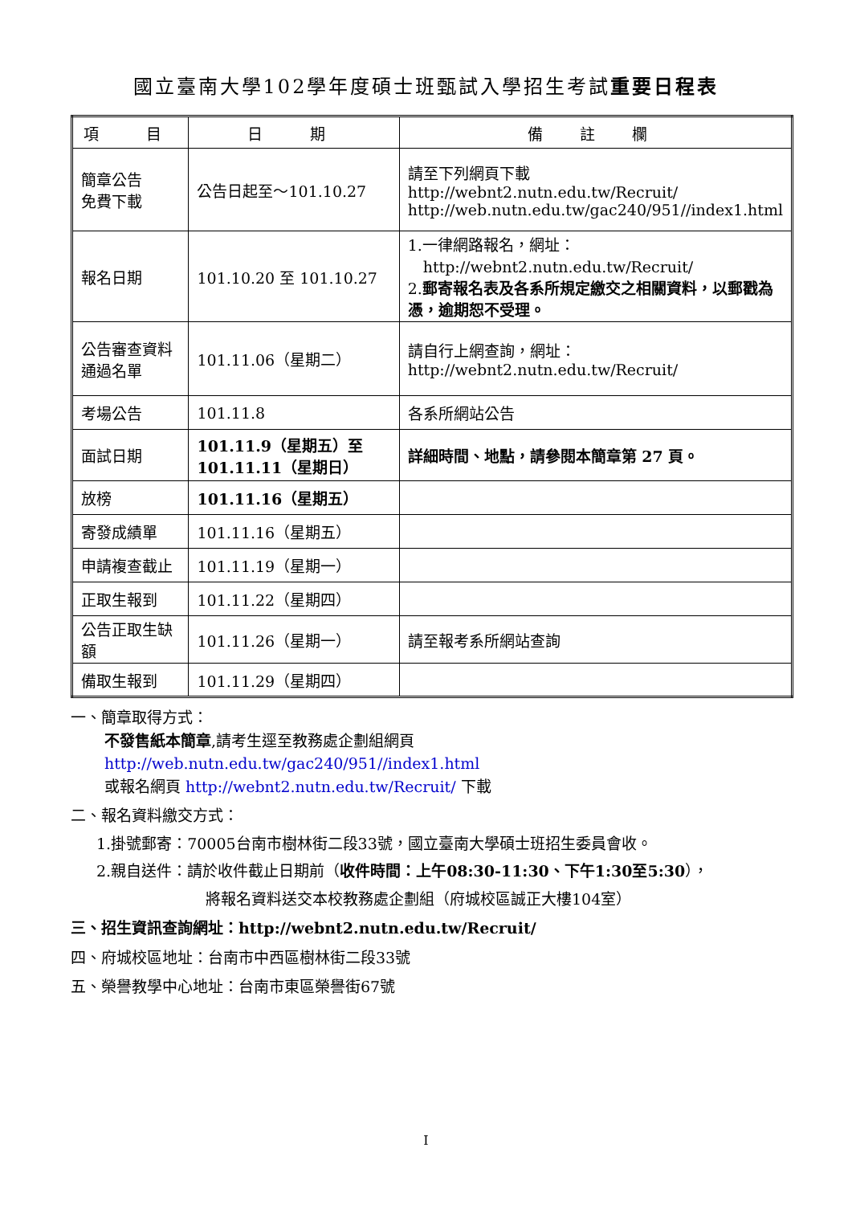國立臺南大學102學年度碩士班甄試入學招生考試重要日程表
| 項 目 | 日 期 | 備 註 欄 |
| --- | --- | --- |
| 簡章公告 免費下載 | 公告日起至～101.10.27 | 請至下列網頁下載 http://webnt2.nutn.edu.tw/Recruit/ http://web.nutn.edu.tw/gac240/951//index1.html |
| 報名日期 | 101.10.20 至 101.10.27 | 1.一律網路報名，網址： http://webnt2.nutn.edu.tw/Recruit/ 2. 郵寄報名表及各系所規定繳交之相關資料，以郵戳為憑，逾期恕不受理。 |
| 公告審查資料 通過名單 | 101.11.06（星期二） | 請自行上網查詢，網址： http://webnt2.nutn.edu.tw/Recruit/ |
| 考場公告 | 101.11.8 | 各系所網站公告 |
| 面試日期 | 101.11.9（星期五）至 101.11.11（星期日） | 詳細時間、地點，請參閱本簡章第 27 頁。 |
| 放榜 | 101.11.16（星期五） | |
| 寄發成績單 | 101.11.16（星期五） | |
| 申請複查截止 | 101.11.19（星期一） | |
| 正取生報到 | 101.11.22（星期四） | |
| 公告正取生缺額 | 101.11.26（星期一） | 請至報考系所網站查詢 |
| 備取生報到 | 101.11.29（星期四） | |
一、簡章取得方式：
不發售紙本簡章,請考生逕至教務處企劃組網頁 http://web.nutn.edu.tw/gac240/951//index1.html
或報名網頁 http://webnt2.nutn.edu.tw/Recruit/ 下載
二、報名資料繳交方式：
1.掛號郵寄：70005台南市樹林街二段33號，國立臺南大學碩士班招生委員會收。
2.親自送件：請於收件截止日期前（收件時間：上午08:30-11:30、下午1:30至5:30），
將報名資料送交本校教務處企劃組（府城校區誠正大樓104室）
三、招生資訊查詢網址：http://webnt2.nutn.edu.tw/Recruit/
四、府城校區地址：台南市中西區樹林街二段33號
五、榮譽教學中心地址：台南市東區榮譽街67號
I